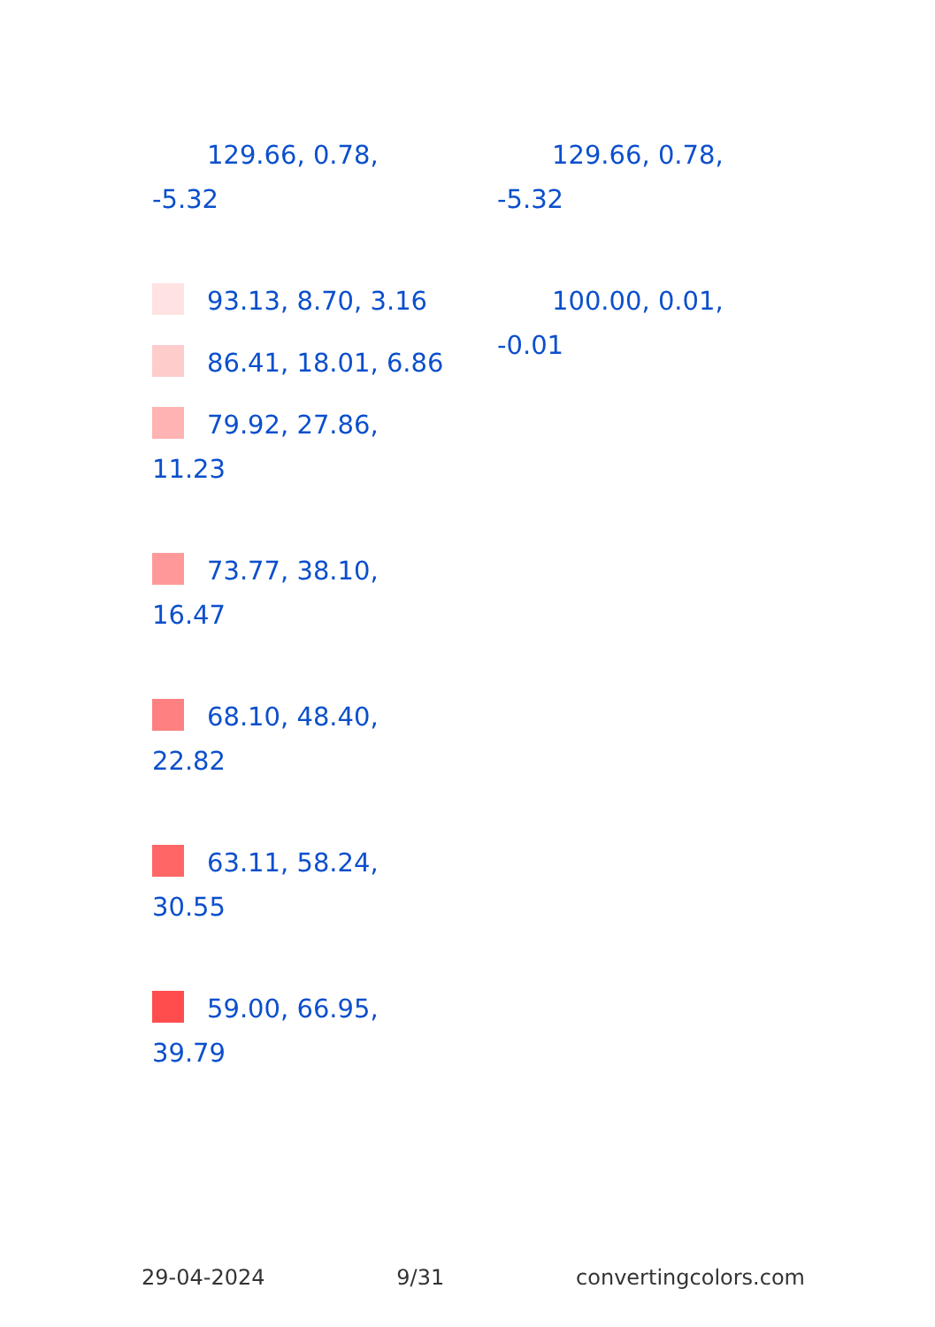129.66, 0.78, -5.32
93.13, 8.70, 3.16
86.41, 18.01, 6.86
79.92, 27.86, 11.23
73.77, 38.10, 16.47
68.10, 48.40, 22.82
63.11, 58.24, 30.55
59.00, 66.95, 39.79
129.66, 0.78, -5.32
100.00, 0.01, -0.01
29-04-2024 9/31 convertingcolors.com